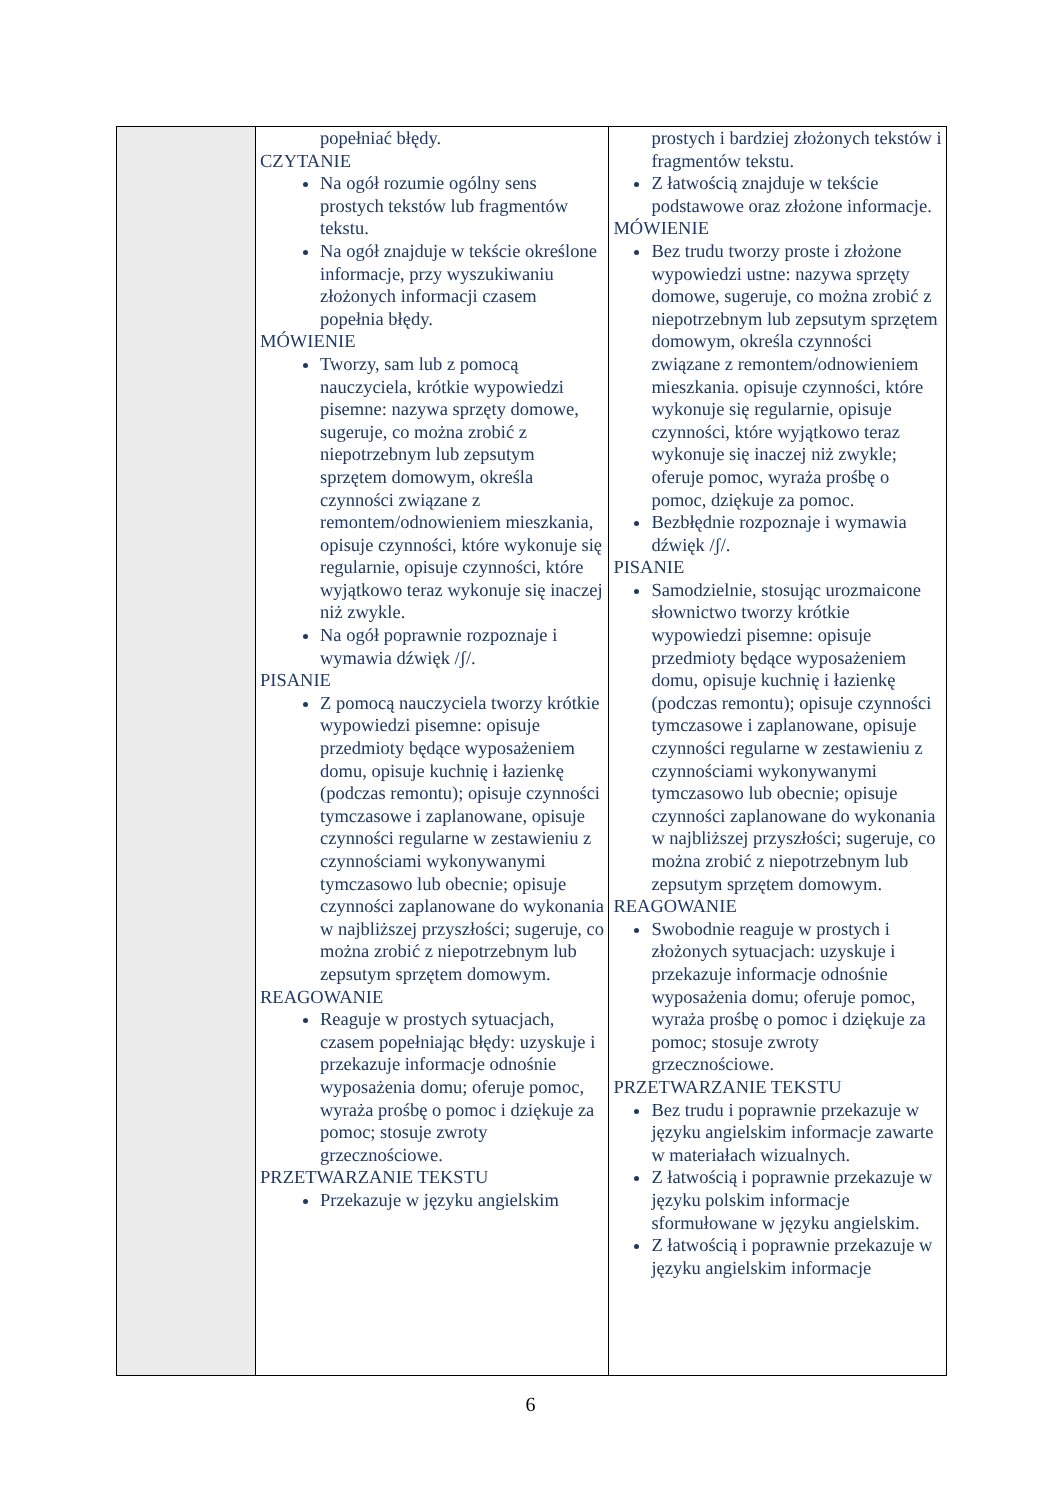| | popełniać błędy. CZYTANIE Na ogół rozumie ogólny sens prostych tekstów lub fragmentów tekstu. Na ogół znajduje w tekście określone informacje, przy wyszukiwaniu złożonych informacji czasem popełnia błędy. MÓWIENIE Tworzy, sam lub z pomocą nauczyciela, krótkie wypowiedzi pisemne: nazywa sprzęty domowe, sugeruje, co można zrobić z niepotrzebnym lub zepsutym sprzętem domowym, określa czynności związane z remontem/odnowieniem mieszkania, opisuje czynności, które wykonuje się regularnie, opisuje czynności, które wyjątkowo teraz wykonuje się inaczej niż zwykle. Na ogół poprawnie rozpoznaje i wymawia dźwięk /ʃ/. PISANIE Z pomocą nauczyciela tworzy krótkie wypowiedzi pisemne: opisuje przedmioty będące wyposażeniem domu, opisuje kuchnię i łazienkę (podczas remontu); opisuje czynności tymczasowe i zaplanowane, opisuje czynności regularne w zestawieniu z czynnościami wykonywanymi tymczasowo lub obecnie; opisuje czynności zaplanowane do wykonania w najbliższej przyszłości; sugeruje, co można zrobić z niepotrzebnym lub zepsutym sprzętem domowym. REAGOWANIE Reaguje w prostych sytuacjach, czasem popełniając błędy: uzyskuje i przekazuje informacje odnośnie wyposażenia domu; oferuje pomoc, wyraża prośbę o pomoc i dziękuje za pomoc; stosuje zwroty grzecznościowe. PRZETWARZANIE TEKSTU Przekazuje w języku angielskim | prostych i bardziej złożonych tekstów i fragmentów tekstu. Z łatwością znajduje w tekście podstawowe oraz złożone informacje. MÓWIENIE Bez trudu tworzy proste i złożone wypowiedzi ustne: nazywa sprzęty domowe, sugeruje, co można zrobić z niepotrzebnym lub zepsutym sprzętem domowym, określa czynności związane z remontem/odnowieniem mieszkania. opisuje czynności, które wykonuje się regularnie, opisuje czynności, które wyjątkowo teraz wykonuje się inaczej niż zwykle; oferuje pomoc, wyraża prośbę o pomoc, dziękuje za pomoc. Bezbłędnie rozpoznaje i wymawia dźwięk /ʃ/. PISANIE Samodzielnie, stosując urozmaicone słownictwo tworzy krótkie wypowiedzi pisemne: opisuje przedmioty będące wyposażeniem domu, opisuje kuchnię i łazienkę (podczas remontu); opisuje czynności tymczasowe i zaplanowane, opisuje czynności regularne w zestawieniu z czynnościami wykonywanymi tymczasowo lub obecnie; opisuje czynności zaplanowane do wykonania w najbliższej przyszłości; sugeruje, co można zrobić z niepotrzebnym lub zepsutym sprzętem domowym. REAGOWANIE Swobodnie reaguje w prostych i złożonych sytuacjach: uzyskuje i przekazuje informacje odnośnie wyposażenia domu; oferuje pomoc, wyraża prośbę o pomoc i dziękuje za pomoc; stosuje zwroty grzecznościowe. PRZETWARZANIE TEKSTU Bez trudu i poprawnie przekazuje w języku angielskim informacje zawarte w materiałach wizualnych. Z łatwością i poprawnie przekazuje w języku polskim informacje sformułowane w języku angielskim. Z łatwością i poprawnie przekazuje w języku angielskim informacje |
6